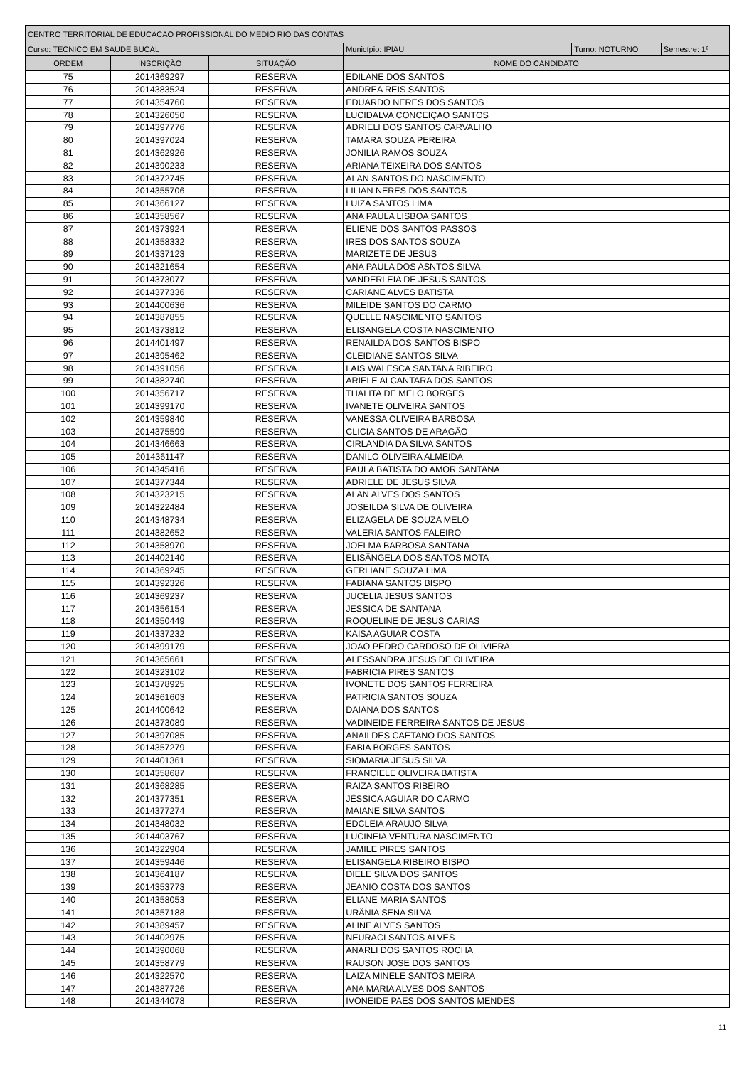| CENTRO TERRITORIAL DE EDUCACAO PROFISSIONAL DO MEDIO RIO DAS CONTAS | | | | | |
| Curso: TECNICO EM SAUDE BUCAL | | | Município: IPIAU | Turno: NOTURNO | Semestre: 1º |
| ORDEM | INSCRIÇÃO | SITUAÇÃO | NOME DO CANDIDATO | | |
| 75 | 2014369297 | RESERVA | EDILANE DOS SANTOS | | |
| 76 | 2014383524 | RESERVA | ANDREA REIS SANTOS | | |
| 77 | 2014354760 | RESERVA | EDUARDO NERES DOS SANTOS | | |
| 78 | 2014326050 | RESERVA | LUCIDALVA CONCEIÇAO SANTOS | | |
| 79 | 2014397776 | RESERVA | ADRIELI DOS SANTOS CARVALHO | | |
| 80 | 2014397024 | RESERVA | TAMARA SOUZA PEREIRA | | |
| 81 | 2014362926 | RESERVA | JONILIA RAMOS SOUZA | | |
| 82 | 2014390233 | RESERVA | ARIANA TEIXEIRA DOS SANTOS | | |
| 83 | 2014372745 | RESERVA | ALAN SANTOS DO NASCIMENTO | | |
| 84 | 2014355706 | RESERVA | LILIAN NERES DOS SANTOS | | |
| 85 | 2014366127 | RESERVA | LUIZA SANTOS LIMA | | |
| 86 | 2014358567 | RESERVA | ANA PAULA LISBOA SANTOS | | |
| 87 | 2014373924 | RESERVA | ELIENE DOS SANTOS PASSOS | | |
| 88 | 2014358332 | RESERVA | IRES DOS SANTOS SOUZA | | |
| 89 | 2014337123 | RESERVA | MARIZETE DE JESUS | | |
| 90 | 2014321654 | RESERVA | ANA PAULA DOS ASNTOS SILVA | | |
| 91 | 2014373077 | RESERVA | VANDERLEIA DE JESUS SANTOS | | |
| 92 | 2014377336 | RESERVA | CARIANE ALVES BATISTA | | |
| 93 | 2014400636 | RESERVA | MILEIDE SANTOS DO CARMO | | |
| 94 | 2014387855 | RESERVA | QUELLE NASCIMENTO SANTOS | | |
| 95 | 2014373812 | RESERVA | ELISANGELA COSTA NASCIMENTO | | |
| 96 | 2014401497 | RESERVA | RENAILDA DOS SANTOS BISPO | | |
| 97 | 2014395462 | RESERVA | CLEIDIANE SANTOS SILVA | | |
| 98 | 2014391056 | RESERVA | LAIS WALESCA SANTANA RIBEIRO | | |
| 99 | 2014382740 | RESERVA | ARIELE ALCANTARA DOS SANTOS | | |
| 100 | 2014356717 | RESERVA | THALITA DE MELO BORGES | | |
| 101 | 2014399170 | RESERVA | IVANETE OLIVEIRA SANTOS | | |
| 102 | 2014359840 | RESERVA | VANESSA OLIVEIRA BARBOSA | | |
| 103 | 2014375599 | RESERVA | CLICIA SANTOS DE ARAGÃO | | |
| 104 | 2014346663 | RESERVA | CIRLANDIA DA SILVA SANTOS | | |
| 105 | 2014361147 | RESERVA | DANILO OLIVEIRA ALMEIDA | | |
| 106 | 2014345416 | RESERVA | PAULA BATISTA DO AMOR SANTANA | | |
| 107 | 2014377344 | RESERVA | ADRIELE DE JESUS SILVA | | |
| 108 | 2014323215 | RESERVA | ALAN ALVES DOS SANTOS | | |
| 109 | 2014322484 | RESERVA | JOSEILDA SILVA DE OLIVEIRA | | |
| 110 | 2014348734 | RESERVA | ELIZAGELA DE SOUZA MELO | | |
| 111 | 2014382652 | RESERVA | VALERIA SANTOS FALEIRO | | |
| 112 | 2014358970 | RESERVA | JOELMA BARBOSA SANTANA | | |
| 113 | 2014402140 | RESERVA | ELISÂNGELA DOS SANTOS MOTA | | |
| 114 | 2014369245 | RESERVA | GERLIANE SOUZA LIMA | | |
| 115 | 2014392326 | RESERVA | FABIANA SANTOS BISPO | | |
| 116 | 2014369237 | RESERVA | JUCELIA JESUS SANTOS | | |
| 117 | 2014356154 | RESERVA | JESSICA DE SANTANA | | |
| 118 | 2014350449 | RESERVA | ROQUELINE DE JESUS CARIAS | | |
| 119 | 2014337232 | RESERVA | KAISA AGUIAR COSTA | | |
| 120 | 2014399179 | RESERVA | JOAO PEDRO CARDOSO DE OLIVIERA | | |
| 121 | 2014365661 | RESERVA | ALESSANDRA JESUS DE OLIVEIRA | | |
| 122 | 2014323102 | RESERVA | FABRICIA PIRES SANTOS | | |
| 123 | 2014378925 | RESERVA | IVONETE DOS SANTOS FERREIRA | | |
| 124 | 2014361603 | RESERVA | PATRICIA SANTOS SOUZA | | |
| 125 | 2014400642 | RESERVA | DAIANA DOS SANTOS | | |
| 126 | 2014373089 | RESERVA | VADINEIDE FERREIRA SANTOS DE JESUS | | |
| 127 | 2014397085 | RESERVA | ANAILDES CAETANO DOS SANTOS | | |
| 128 | 2014357279 | RESERVA | FABIA BORGES SANTOS | | |
| 129 | 2014401361 | RESERVA | SIOMARIA JESUS SILVA | | |
| 130 | 2014358687 | RESERVA | FRANCIELE OLIVEIRA BATISTA | | |
| 131 | 2014368285 | RESERVA | RAIZA SANTOS RIBEIRO | | |
| 132 | 2014377351 | RESERVA | JÉSSICA AGUIAR DO CARMO | | |
| 133 | 2014377274 | RESERVA | MAIANE SILVA SANTOS | | |
| 134 | 2014348032 | RESERVA | EDCLEIA ARAUJO SILVA | | |
| 135 | 2014403767 | RESERVA | LUCINEIA VENTURA NASCIMENTO | | |
| 136 | 2014322904 | RESERVA | JAMILE PIRES SANTOS | | |
| 137 | 2014359446 | RESERVA | ELISANGELA RIBEIRO BISPO | | |
| 138 | 2014364187 | RESERVA | DIELE SILVA DOS SANTOS | | |
| 139 | 2014353773 | RESERVA | JEANIO COSTA DOS SANTOS | | |
| 140 | 2014358053 | RESERVA | ELIANE MARIA SANTOS | | |
| 141 | 2014357188 | RESERVA | URÂNIA SENA SILVA | | |
| 142 | 2014389457 | RESERVA | ALINE ALVES SANTOS | | |
| 143 | 2014402975 | RESERVA | NEURACI SANTOS ALVES | | |
| 144 | 2014390068 | RESERVA | ANARLI DOS SANTOS ROCHA | | |
| 145 | 2014358779 | RESERVA | RAUSON JOSE DOS SANTOS | | |
| 146 | 2014322570 | RESERVA | LAIZA MINELE SANTOS MEIRA | | |
| 147 | 2014387726 | RESERVA | ANA MARIA ALVES DOS SANTOS | | |
| 148 | 2014344078 | RESERVA | IVONEIDE PAES DOS SANTOS MENDES | | |
11